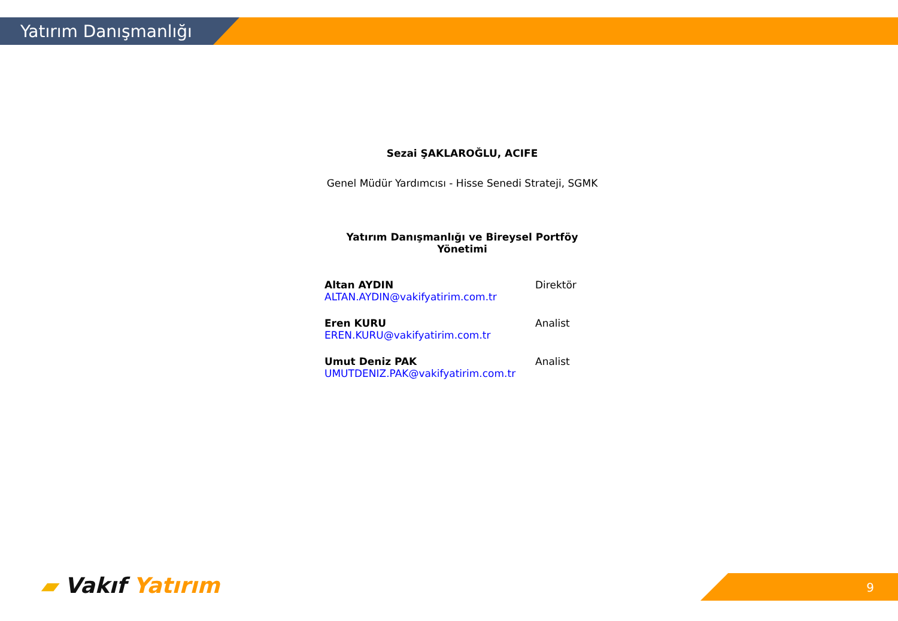Yatırım Danışmanlığı
Sezai ŞAKLAROĞLU, ACIFE
Genel Müdür Yardımcısı - Hisse Senedi Strateji, SGMK
Yatırım Danışmanlığı ve Bireysel Portföy Yönetimi
Altan AYDIN
ALTAN.AYDIN@vakifyatirim.com.tr
Direktör
Eren KURU
EREN.KURU@vakifyatirim.com.tr
Analist
Umut Deniz PAK
UMUTDENIZ.PAK@vakifyatirim.com.tr
Analist
▰ Vakıf Yatırım 9